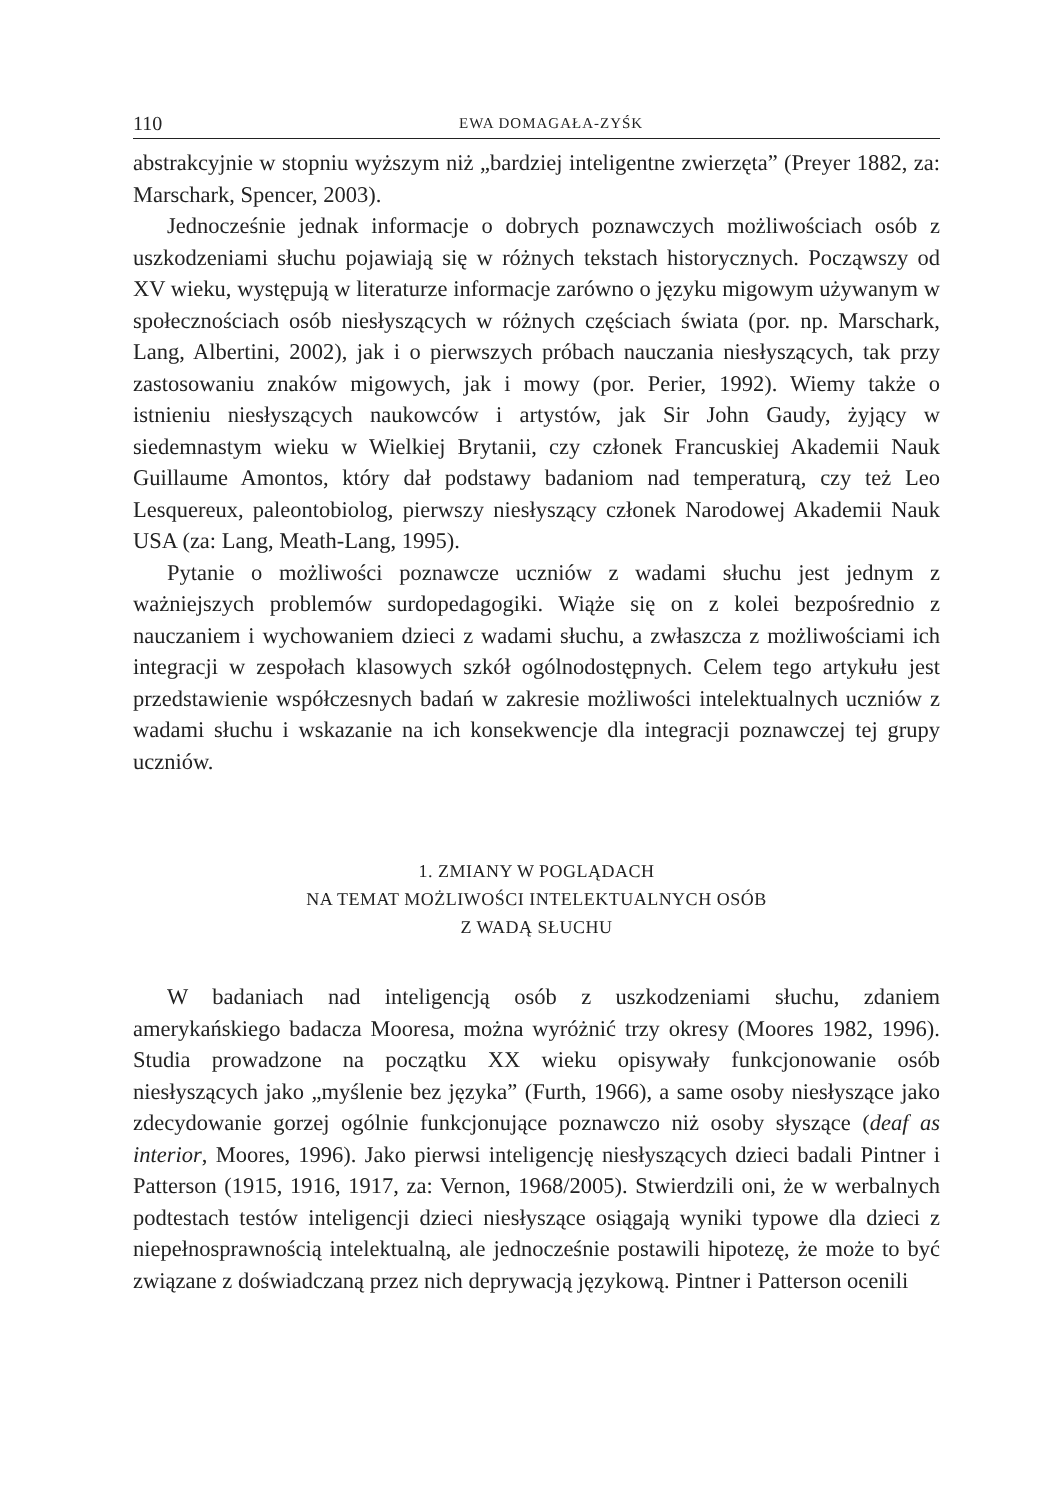110 EWA DOMAGAŁA-ZYŚK
abstrakcyjnie w stopniu wyższym niż „bardziej inteligentne zwierzęta” (Preyer 1882, za: Marschark, Spencer, 2003).
Jednocześnie jednak informacje o dobrych poznawczych możliwościach osób z uszkodzeniami słuchu pojawiają się w różnych tekstach historycznych. Począwszy od XV wieku, występują w literaturze informacje zarówno o języku migowym używanym w społecznościach osób niesłyszących w różnych częściach świata (por. np. Marschark, Lang, Albertini, 2002), jak i o pierwszych próbach nauczania niesłyszących, tak przy zastosowaniu znaków migowych, jak i mowy (por. Perier, 1992). Wiemy także o istnieniu niesłyszących naukowców i artystów, jak Sir John Gaudy, żyjący w siedemnastym wieku w Wielkiej Brytanii, czy członek Francuskiej Akademii Nauk Guillaume Amontos, który dał podstawy badaniom nad temperaturą, czy też Leo Lesquereux, paleontobiolog, pierwszy niesłyszący członek Narodowej Akademii Nauk USA (za: Lang, Meath-Lang, 1995).
Pytanie o możliwości poznawcze uczniów z wadami słuchu jest jednym z ważniejszych problemów surdopedagogiki. Wiąże się on z kolei bezpośrednio z nauczaniem i wychowaniem dzieci z wadami słuchu, a zwłaszcza z możliwościami ich integracji w zespołach klasowych szkół ogólnodostępnych. Celem tego artykułu jest przedstawienie współczesnych badań w zakresie możliwości intelektualnych uczniów z wadami słuchu i wskazanie na ich konsekwencje dla integracji poznawczej tej grupy uczniów.
1. ZMIANY W POGLĄDACH
NA TEMAT MOŻLIWOŚCI INTELEKTUALNYCH OSÓB
Z WADĄ SŁUCHU
W badaniach nad inteligencją osób z uszkodzeniami słuchu, zdaniem amerykańskiego badacza Mooresa, można wyróżnić trzy okresy (Moores 1982, 1996). Studia prowadzone na początku XX wieku opisywały funkcjonowanie osób niesłyszących jako „myślenie bez języka” (Furth, 1966), a same osoby niesłyszące jako zdecydowanie gorzej ogólnie funkcjonujące poznawczo niż osoby słyszące (deaf as interior, Moores, 1996). Jako pierwsi inteligencję niesłyszących dzieci badali Pintner i Patterson (1915, 1916, 1917, za: Vernon, 1968/2005). Stwierdzili oni, że w werbalnych podtestach testów inteligencji dzieci niesłyszące osiągają wyniki typowe dla dzieci z niepełnosprawnością intelektualną, ale jednocześnie postawili hipotezę, że może to być związane z doświadczaną przez nich deprywacją językową. Pintner i Patterson ocenili